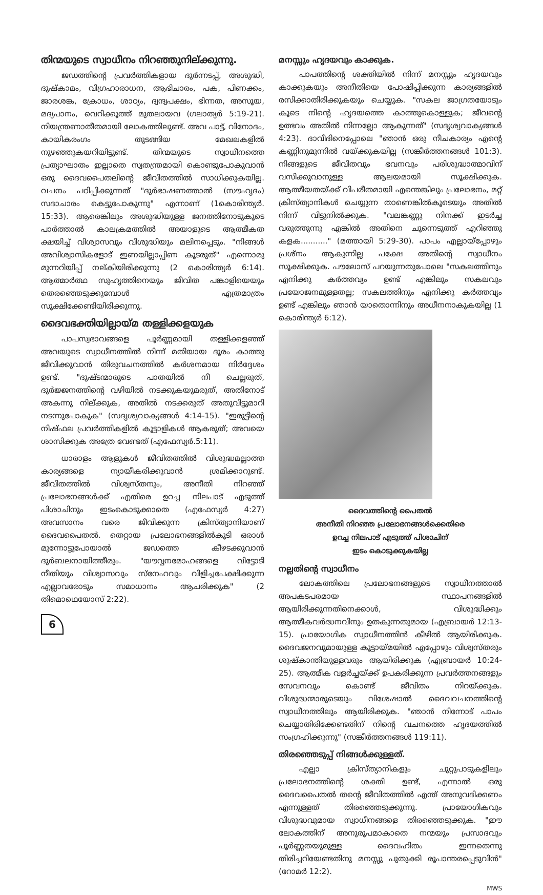തിന്മയുടെ സ്വാധീനം നിറഞ്ഞുനില്ക്കുന്നു.
ജഡത്തിന്റെ പ്രവർത്തികളായ ദുർന്നടപ്പ്, അശുദ്ധി, ദുഷ്കാമം, വിഗ്രഹാരാധന, ആഭിചാരം, പക, പിണക്കം, ജാരശങ്ക, ക്രോധം, ശാഠ്യം, ദ്വന്ദ്വപക്ഷം, ഭിന്നത, അസൂയ, മദ്യപാനം, വെറിക്കൂത്ത് മുതലായവ (ഗലാത്യർ 5:19-21). നിയന്ത്രണാതീതമായി ലോകത്തിലുണ്ട്. അവ പാട്ട്, വിനോദം, കായികരംഗം തുടങ്ങിയ മേഖലകളിൽ നുഴഞ്ഞുകയറിയിട്ടുണ്ട്. തിന്മയുടെ സ്വാധീനത്തെ പ്രത്യാഘാതം ഇല്ലാതെ സ്വതന്ത്രമായി കൊണ്ടുപോകുവാൻ ഒരു ദൈവപൈതലിന്റെ ജീവിതത്തിൽ സാധിക്കുകയില്ല. വചനം പഠിപ്പിക്കുന്നത് "ദുർഭാഷണത്താൽ (സൗഹൃദം) സദാചാരം കെട്ടുപോകുന്നു" എന്നാണ് (1കൊരിന്ത്യർ. 15:33). ആരെങ്കിലും അശുദ്ധിയുള്ള ജനത്തിനോടുകൂടെ പാർത്താൽ കാലക്രമത്തിൽ അയാളുടെ ആത്മീകത ക്ഷയിച്ച് വിശ്വാസവും വിശുദ്ധിയും മലിനപ്പെടും. "നിങ്ങൾ അവിശ്വാസികളോട് ഇണയില്ലാപ്പിണ കൂടരുത്" എന്നൊരു മുന്നറിയിപ്പ് നല്കിയിരിക്കുന്നു (2 കൊരിന്ത്യർ 6:14). ആത്മാർത്ഥ സുഹൃത്തിനെയും ജീവിത പങ്കാളിയെയും തെരഞ്ഞെടുക്കുമ്പോൾ എത്രമാത്രം സൂക്ഷിക്കേണ്ടിയിരിക്കുന്നു.
ദൈവഭക്തിയില്ലായ്മ തള്ളിക്കളയുക
പാപസ്വഭാവങ്ങളെ പൂർണ്ണമായി തള്ളിക്കളഞ്ഞ് അവയുടെ സ്വാധീനത്തിൽ നിന്ന് മതിയായ ദൂരം കാത്തു ജീവിക്കുവാൻ തിരുവചനത്തിൽ കർശനമായ നിർദ്ദേശം ഉണ്ട്. "ദുഷ്ടന്മാരുടെ പാതയിൽ നീ ചെല്ലരുത്, ദുർജ്ജനത്തിന്റെ വഴിയിൽ നടക്കുകയുമരുത്, അതിനോട് അകന്നു നില്ക്കുക, അതിൽ നടക്കരുത് അതുവിട്ടുമാറി നടന്നുപോകുക" (സദൃശ്യവാക്യങ്ങൾ 4:14-15). "ഇരുട്ടിന്റെ നിഷ്ഫല പ്രവർത്തികളിൽ കൂട്ടാളികൾ ആകരുത്; അവയെ ശാസിക്കുക അത്രേ വേണ്ടത് (എഫേസ്യർ.5:11).
ധാരാളം ആളുകൾ ജീവിതത്തിൽ വിശുദ്ധമല്ലാത്ത കാര്യങ്ങളെ ന്യായീകരിക്കുവാൻ ശ്രമിക്കാറുണ്ട്. ജീവിതത്തിൽ വിശ്വസ്തനും, അനീതി നിറഞ്ഞ് പ്രലോഭനങ്ങൾക്ക് എതിരെ ഉറച്ച നിലപാട് എടുത്ത് പിശാചിനും ഇടംകൊടുക്കാതെ (എഫേസ്യർ 4:27) അവസാനം വരെ ജീവിക്കുന്ന ക്രിസ്ത്യാനിയാണ് ദൈവപൈതൽ. തെറ്റായ പ്രലോഭനങ്ങളിൽകൂടി ഒരാൾ മുന്നോട്ടുപോയാൽ ജഡത്തെ കീഴടക്കുവാൻ ദുർബലനായിത്തീരും. "യൗവ്വനമോഹങ്ങളെ വിട്ടോടി നീതിയും വിശ്വാസവും സ്നേഹവും വിളിച്ചപേക്ഷിക്കുന്ന എല്ലാവരോടും സമാധാനം ആചരിക്കുക" (2 തിമൊഥെയോസ് 2:22).
6
മനസ്സും ഹൃദയവും കാക്കുക.
പാപത്തിന്റെ ശക്തിയിൽ നിന്ന് മനസ്സും ഹൃദയവും കാക്കുകയും അനീതിയെ പോഷിപ്പിക്കുന്ന കാര്യങ്ങളിൽ രസിക്കാതിരിക്കുകയും ചെയ്യുക. "സകല ജാഗ്രതയോടും കൂടെ നിന്റെ ഹൃദയത്തെ കാത്തുകൊള്ളുക; ജീവന്റെ ഉത്ഭവം അതിൽ നിന്നല്ലോ ആകുന്നത്" (സദൃശ്യവാക്യങ്ങൾ 4:23). ദാവീദിനെപ്പോലെ "ഞാൻ ഒരു നീചകാര്യം എന്റെ കണ്ണിനുമുന്നിൽ വയ്ക്കുകയില്ല (സങ്കീർത്തനങ്ങൾ 101:3). നിങ്ങളുടെ ജീവിതവും ഭവനവും പരിശുദ്ധാത്മാവിന് വസിക്കുവാനുള്ള ആലയമായി സൂക്ഷിക്കുക. ആത്മീയതയ്ക്ക് വിപരീതമായി എന്തെങ്കിലും പ്രലോഭനം, മറ്റ് ക്രിസ്ത്യാനികൾ ചെയ്യുന്ന താണെങ്കിൽകൂടെയും അതിൽ നിന്ന് വിട്ടുനിൽക്കുക. "വലങ്കണ്ണു നിനക്ക് ഇടർച്ച വരുത്തുന്നു എങ്കിൽ അതിനെ ചൂന്നെടുത്ത് എറിഞ്ഞു കളക..........." (മത്തായി 5:29-30). പാപം എല്ലായ്പ്പോഴും പ്രശ്നം ആകുന്നില്ല പക്ഷേ അതിന്റെ സ്വാധീനം സൂക്ഷിക്കുക. പൗലോസ് പറയുന്നതുപോലെ "സകലത്തിനും എനിക്കു കർത്തവ്യം ഉണ്ട് എങ്കിലും സകലവും പ്രയോജനമുള്ളതല്ല; സകലത്തിനും എനിക്കു കർത്തവ്യം ഉണ്ട് എങ്കിലും ഞാൻ യാതൊന്നിനും അധീനനാകുകയില്ല (1 കൊരിന്ത്യർ 6:12).
ദൈവത്തിന്റെ പൈതൽ
അനീതി നിറഞ്ഞ പ്രലോഭനങ്ങൾക്കെതിരെ
ഉറച്ച നിലപാട് എടുത്ത് പിശാചിന്
ഇടം കൊടുക്കുകയില്ല
നല്ലതിന്റെ സ്വാധീനം
ലോകത്തിലെ പ്രലോഭനങ്ങളുടെ സ്വാധീനത്താൽ അപകടപരമായ സ്ഥാപനങ്ങളിൽ ആയിരിക്കുന്നതിനെക്കാൾ, വിശുദ്ധിക്കും ആത്മീകവർദ്ധനവിനും ഉതകുന്നതുമായ (എബ്രായർ 12:13-15). പ്രായോഗിക സ്വാധീനത്തിൻ കീഴിൽ ആയിരിക്കുക. ദൈവജനവുമായുള്ള കൂട്ടായ്മയിൽ എപ്പോഴും വിശ്വസ്തരും ശുഷ്കാന്തിയുള്ളവരും ആയിരിക്കുക (എബ്രായർ 10:24-25). ആത്മീക വളർച്ചയ്ക്ക് ഉപകരിക്കുന്ന പ്രവർത്തനങ്ങളും സേവനവും കൊണ്ട് ജീവിതം നിറയ്ക്കുക. വിശുദ്ധന്മാരുടെയും വിശേഷാൽ ദൈവവചനത്തിന്റെ സ്വാധീനത്തിലും ആയിരിക്കുക. "ഞാൻ നിന്നോട് പാപം ചെയ്യാതിരിക്കേണ്ടതിന് നിന്റെ വചനത്തെ ഹൃദയത്തിൽ സംഗ്രഹിക്കുന്നു" (സങ്കീർത്തനങ്ങൾ 119:11).
തിരഞ്ഞെടുപ്പ് നിങ്ങൾക്കുള്ളത്.
എല്ലാ ക്രിസ്ത്യാനികളും ചുറ്റുപാടുകളിലും പ്രലോഭനത്തിന്റെ ശക്തി ഉണ്ട്, എന്നാൽ ഒരു ദൈവപൈതൽ തന്റെ ജീവിതത്തിൽ എന്ത് അനുവദിക്കണം എന്നുള്ളത് തിരഞ്ഞെടുക്കുന്നു. പ്രായോഗികവും വിശുദ്ധവുമായ സ്വാധീനങ്ങളെ തിരഞ്ഞെടുക്കുക. "ഈ ലോകത്തിന് അനുരൂപമാകാതെ നന്മയും പ്രസാദവും പൂർണ്ണതയുമുള്ള ദൈവഹിതം ഇന്നതെന്നു തിരിച്ചറിയേണ്ടതിനു മനസ്സു പുതുക്കി രൂപാന്തരപ്പെടുവിൻ" (റോമർ 12:2).
MWS